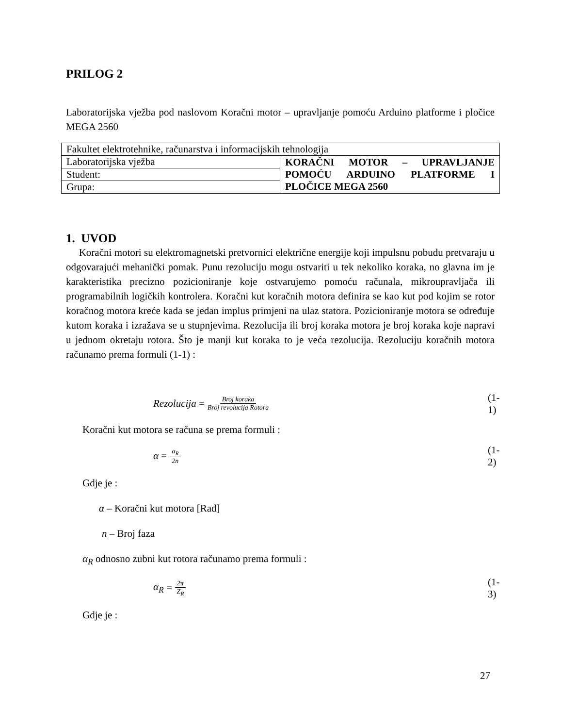PRILOG 2
Laboratorijska vježba pod naslovom Koračni motor – upravljanje pomoću Arduino platforme i pločice MEGA 2560
| Fakultet elektrotehnike, računarstva i informacijskih tehnologija | |
| Laboratorijska vježba | KORAČNI MOTOR – UPRAVLJANJE POMOĆU ARDUINO PLATFORME I PLOČICE MEGA 2560 |
| Student: | |
| Grupa: | |
1. UVOD
Koračni motori su elektromagnetski pretvornici električne energije koji impulsnu pobudu pretvaraju u odgovarajući mehanički pomak. Punu rezoluciju mogu ostvariti u tek nekoliko koraka, no glavna im je karakteristika precizno pozicioniranje koje ostvarujemo pomoću računala, mikroupravljača ili programabilnih logičkih kontrolera. Koračni kut koračnih motora definira se kao kut pod kojim se rotor koračnog motora kreće kada se jedan implus primjeni na ulaz statora. Pozicioniranje motora se određuje kutom koraka i izražava se u stupnjevima. Rezolucija ili broj koraka motora je broj koraka koje napravi u jednom okretaju rotora. Što je manji kut koraka to je veća rezolucija. Rezoluciju koračnih motora računamo prema formuli (1-1) :
Rezolucija = Broj koraka Broj revolucija Rotora (1-1)
Koračni kut motora se računa se prema formuli :
α = α<sub>R</sub> 2n (1-2)
Gdje je :
α – Koračni kut motora [Rad]
n – Broj faza
α<sub>R</sub> odnosno zubni kut rotora računamo prema formuli :
α<sub>R</sub> = 2π Z<sub>R</sub> (1-3)
Gdje je :
27